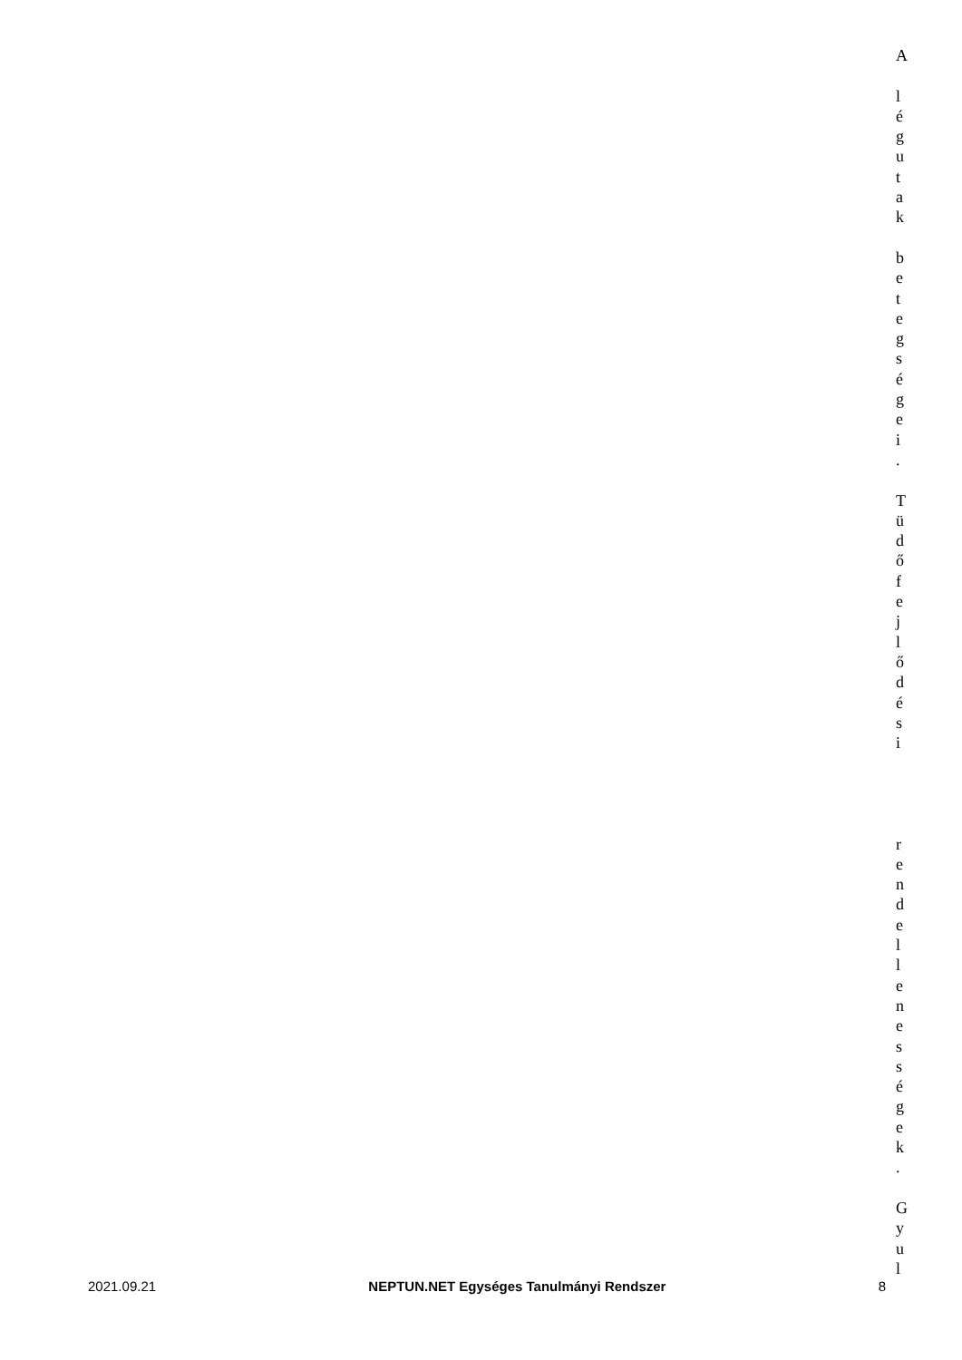A
l
é
g
u
t
a
k
b
e
t
e
g
s
é
g
e
i
.
T
ü
d
ő
f
e
j
l
ő
d
é
s
i
r
e
n
d
e
l
l
e
n
e
s
s
é
g
e
k
.
G
y
u
l
2021.09.21 NEPTUN.NET Egységes Tanulmányi Rendszer 8